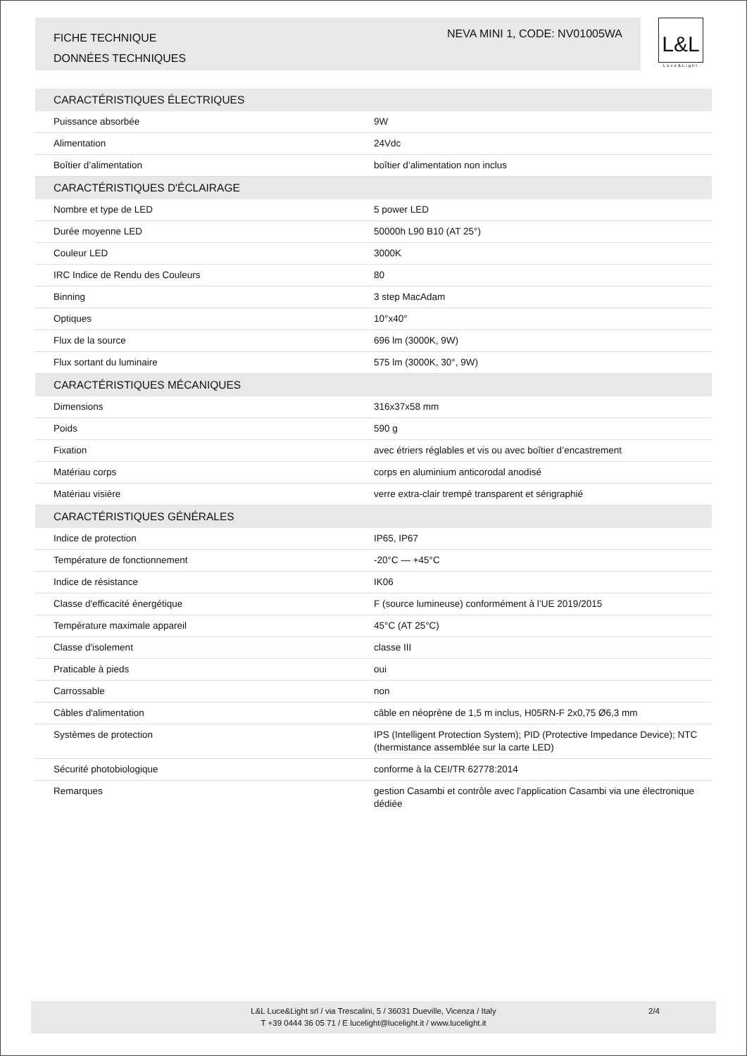FICHE TECHNIQUE
DONNÉES TECHNIQUES
NEVA MINI 1, CODE: NV01005WA
L&L
Luce&Light
| CARACTÉRISTIQUES ÉLECTRIQUES | |
| --- | --- |
| Puissance absorbée | 9W |
| Alimentation | 24Vdc |
| Boîtier d’alimentation | boîtier d’alimentation non inclus |
| CARACTÉRISTIQUES D'ÉCLAIRAGE | |
| Nombre et type de LED | 5 power LED |
| Durée moyenne LED | 50000h L90 B10 (AT 25°) |
| Couleur LED | 3000K |
| IRC Indice de Rendu des Couleurs | 80 |
| Binning | 3 step MacAdam |
| Optiques | 10°x40° |
| Flux de la source | 696 lm (3000K, 9W) |
| Flux sortant du luminaire | 575 lm (3000K, 30°, 9W) |
| CARACTÉRISTIQUES MÉCANIQUES | |
| Dimensions | 316x37x58 mm |
| Poids | 590 g |
| Fixation | avec étriers réglables et vis ou avec boîtier d’encastrement |
| Matériau corps | corps en aluminium anticorodal anodisé |
| Matériau visière | verre extra-clair trempé transparent et sérigraphié |
| CARACTÉRISTIQUES GÉNÉRALES | |
| Indice de protection | IP65, IP67 |
| Température de fonctionnement | -20°C — +45°C |
| Indice de résistance | IK06 |
| Classe d'efficacité énergétique | F (source lumineuse) conformément à l’UE 2019/2015 |
| Température maximale appareil | 45°C (AT 25°C) |
| Classe d'isolement | classe III |
| Praticable à pieds | oui |
| Carrossable | non |
| Câbles d'alimentation | câble en néoprène de 1,5 m inclus, H05RN-F 2x0,75 Ø6,3 mm |
| Systèmes de protection | IPS (Intelligent Protection System); PID (Protective Impedance Device); NTC (thermistance assemblée sur la carte LED) |
| Sécurité photobiologique | conforme à la CEI/TR 62778:2014 |
| Remarques | gestion Casambi et contrôle avec l'application Casambi via une électronique dédiée |
L&L Luce&Light srl / via Trescalini, 5 / 36031 Dueville, Vicenza / Italy
T +39 0444 36 05 71 / E lucelight@lucelight.it / www.lucelight.it
2/4